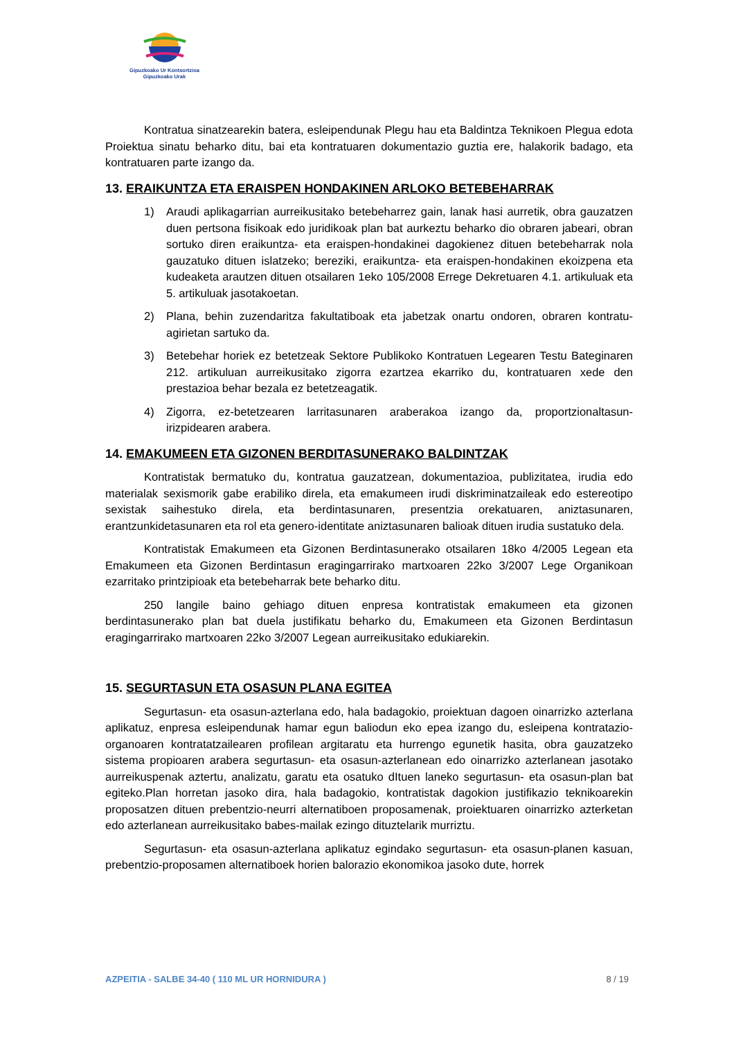Gipuzkoako Ur Kontsortzioa
Gipuzkoako Urak
Kontratua sinatzearekin batera, esleipendunak Plegu hau eta Baldintza Teknikoen Plegua edota Proiektua sinatu beharko ditu, bai eta kontratuaren dokumentazio guztia ere, halakorik badago, eta kontratuaren parte izango da.
13. ERAIKUNTZA ETA ERAISPEN HONDAKINEN ARLOKO BETEBEHARRAK
1) Araudi aplikagarrian aurreikusitako betebeharrez gain, lanak hasi aurretik, obra gauzatzen duen pertsona fisikoak edo juridikoak plan bat aurkeztu beharko dio obraren jabeari, obran sortuko diren eraikuntza- eta eraispen-hondakinei dagokienez dituen betebeharrak nola gauzatuko dituen islatzeko; bereziki, eraikuntza- eta eraispen-hondakinen ekoizpena eta kudeaketa arautzen dituen otsailaren 1eko 105/2008 Errege Dekretuaren 4.1. artikuluak eta 5. artikuluak jasotakoetan.
2) Plana, behin zuzendaritza fakultatiboak eta jabetzak onartu ondoren, obraren kontratu-agirietan sartuko da.
3) Betebehar horiek ez betetzeak Sektore Publikoko Kontratuen Legearen Testu Bateginaren 212. artikuluan aurreikusitako zigorra ezartzea ekarriko du, kontratuaren xede den prestazioa behar bezala ez betetzeagatik.
4) Zigorra, ez-betetzearen larritasunaren araberakoa izango da, proportzionaltasun-irizpidearen arabera.
14. EMAKUMEEN ETA GIZONEN BERDITASUNERAKO BALDINTZAK
Kontratistak bermatuko du, kontratua gauzatzean, dokumentazioa, publizitatea, irudia edo materialak sexismorik gabe erabiliko direla, eta emakumeen irudi diskriminatzaileak edo estereotipo sexistak saihestuko direla, eta berdintasunaren, presentzia orekatuaren, aniztasunaren, erantzunkidetasunaren eta rol eta genero-identitate aniztasunaren balioak dituen irudia sustatuko dela.
Kontratistak Emakumeen eta Gizonen Berdintasunerako otsailaren 18ko 4/2005 Legean eta Emakumeen eta Gizonen Berdintasun eragingarrirako martxoaren 22ko 3/2007 Lege Organikoan ezarritako printzipioak eta betebeharrak bete beharko ditu.
250 langile baino gehiago dituen enpresa kontratistak emakumeen eta gizonen berdintasunerako plan bat duela justifikatu beharko du, Emakumeen eta Gizonen Berdintasun eragingarrirako martxoaren 22ko 3/2007 Legean aurreikusitako edukiarekin.
15. SEGURTASUN ETA OSASUN PLANA EGITEA
Segurtasun- eta osasun-azterlana edo, hala badagokio, proiektuan dagoen oinarrizko azterlana aplikatuz, enpresa esleipendunak hamar egun baliodun eko epea izango du, esleipena kontratazio-organoaren kontratatzailearen profilean argitaratu eta hurrengo egunetik hasita, obra gauzatzeko sistema propioaren arabera segurtasun- eta osasun-azterlanean edo oinarrizko azterlanean jasotako aurreikuspenak aztertu, analizatu, garatu eta osatuko dItuen laneko segurtasun- eta osasun-plan bat egiteko.Plan horretan jasoko dira, hala badagokio, kontratistak dagokion justifikazio teknikoarekin proposatzen dituen prebentzio-neurri alternatiboen proposamenak, proiektuaren oinarrizko azterketan edo azterlanean aurreikusitako babes-mailak ezingo dituztelarik murriztu.
Segurtasun- eta osasun-azterlana aplikatuz egindako segurtasun- eta osasun-planen kasuan, prebentzio-proposamen alternatiboek horien balorazio ekonomikoa jasoko dute, horrek
AZPEITIA - SALBE 34-40 ( 110 ML UR HORNIDURA ) 8 / 19